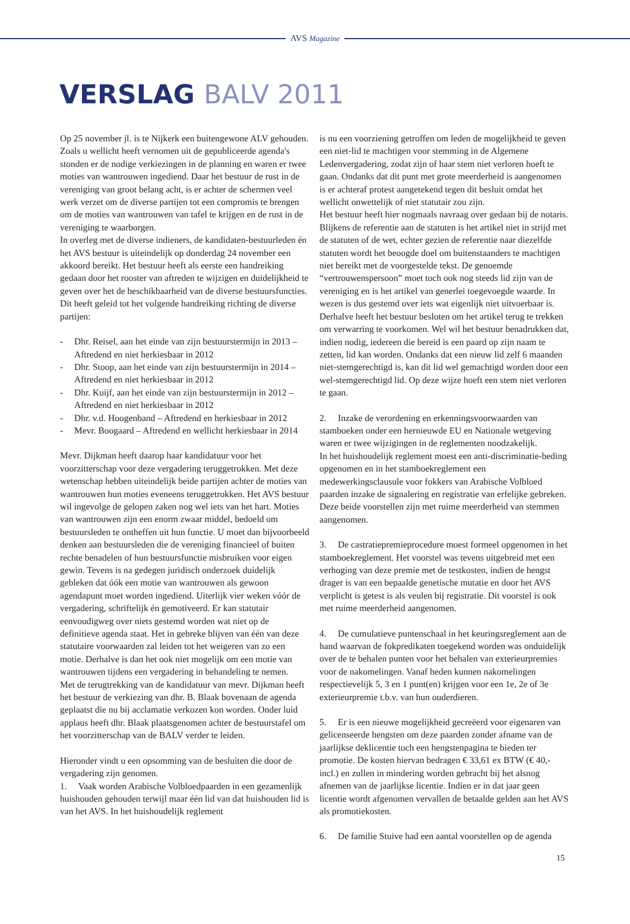AVS Magazine
VERSLAG BALV 2011
Op 25 november jl. is te Nijkerk een buitengewone ALV gehouden. Zoals u wellicht heeft vernomen uit de gepubliceerde agenda's stonden er de nodige verkiezingen in de planning en waren er twee moties van wantrouwen ingediend. Daar het bestuur de rust in de vereniging van groot belang acht, is er achter de schermen veel werk verzet om de diverse partijen tot een compromis te brengen om de moties van wantrouwen van tafel te krijgen en de rust in de vereniging te waarborgen.
In overleg met de diverse indieners, de kandidaten-bestuurleden én het AVS bestuur is uiteindelijk op donderdag 24 november een akkoord bereikt. Het bestuur heeft als eerste een handreiking gedaan door het rooster van aftreden te wijzigen en duidelijkheid te geven over het de beschikbaarheid van de diverse bestuursfuncties. Dit heeft geleid tot het volgende handreiking richting de diverse partijen:
- Dhr. Reisel, aan het einde van zijn bestuurstermijn in 2013 – Aftredend en niet herkiesbaar in 2012
- Dhr. Stoop, aan het einde van zijn bestuurstermijn in 2014 – Aftredend en niet herkiesbaar in 2012
- Dhr. Kuijf, aan het einde van zijn bestuurstermijn in 2012 – Aftredend en niet herkiesbaar in 2012
- Dhr. v.d. Hoogenband – Aftredend en herkiesbaar in 2012
- Mevr. Boogaard – Aftredend en wellicht herkiesbaar in 2014
Mevr. Dijkman heeft daarop haar kandidatuur voor het voorzitterschap voor deze vergadering teruggetrokken. Met deze wetenschap hebben uiteindelijk beide partijen achter de moties van wantrouwen hun moties eveneens teruggetrokken. Het AVS bestuur wil ingevolge de gelopen zaken nog wel iets van het hart. Moties van wantrouwen zijn een enorm zwaar middel, bedoeld om bestuursleden te ontheffen uit hun functie. U moet dan bijvoorbeeld denken aan bestuursleden die de vereniging financieel of buiten rechte benadelen of hun bestuursfunctie misbruiken voor eigen gewin. Tevens is na gedegen juridisch onderzoek duidelijk gebleken dat óók een motie van wantrouwen als gewoon agendapunt moet worden ingediend. Uiterlijk vier weken vóór de vergadering, schriftelijk én gemotiveerd. Er kan statutair eenvoudigweg over niets gestemd worden wat niet op de definitieve agenda staat. Het in gebreke blijven van één van deze statutaire voorwaarden zal leiden tot het weigeren van zo een motie. Derhalve is dan het ook niet mogelijk om een motie van wantrouwen tijdens een vergadering in behandeling te nemen.
Met de terugtrekking van de kandidatuur van mevr. Dijkman heeft het bestuur de verkiezing van dhr. B. Blaak bovenaan de agenda geplaatst die nu bij acclamatie verkozen kon worden. Onder luid applaus heeft dhr. Blaak plaatsgenomen achter de bestuurstafel om het voorzitterschap van de BALV verder te leiden.
Hieronder vindt u een opsomming van de besluiten die door de vergadering zijn genomen.
1. Vaak worden Arabische Volbloedpaarden in een gezamenlijk huishouden gehouden terwijl maar één lid van dat huishouden lid is van het AVS. In het huishoudelijk reglement
is nu een voorziening getroffen om leden de mogelijkheid te geven een niet-lid te machtigen voor stemming in de Algemene Ledenvergadering, zodat zijn of haar stem niet verloren hoeft te gaan. Ondanks dat dit punt met grote meerderheid is aangenomen is er achteraf protest aangetekend tegen dit besluit omdat het wellicht onwettelijk of niet statutair zou zijn.
Het bestuur heeft hier nogmaals navraag over gedaan bij de notaris. Blijkens de referentie aan de statuten is het artikel niet in strijd met de statuten of de wet, echter gezien de referentie naar diezelfde statuten wordt het beoogde doel om buitenstaanders te machtigen niet bereikt met de voorgestelde tekst. De genoemde “vertrouwenspersoon” moet toch ook nog steeds lid zijn van de vereniging en is het artikel van generlei toegevoegde waarde. In wezen is dus gestemd over iets wat eigenlijk niet uitvoerbaar is. Derhalve heeft het bestuur besloten om het artikel terug te trekken om verwarring te voorkomen. Wel wil het bestuur benadrukken dat, indien nodig, iedereen die bereid is een paard op zijn naam te zetten, lid kan worden. Ondanks dat een nieuw lid zelf 6 maanden niet-stemgerechtigd is, kan dit lid wel gemachtigd worden door een wel-stemgerechtigd lid. Op deze wijze hoeft een stem niet verloren te gaan.
2. Inzake de verordening en erkenningsvoorwaarden van stamboeken onder een hernieuwde EU en Nationale wetgeving waren er twee wijzigingen in de reglementen noodzakelijk.
In het huishoudelijk reglement moest een anti-discriminatie-beding opgenomen en in het stamboekreglement een medewerkingsclausule voor fokkers van Arabische Volbloed paarden inzake de signalering en registratie van erfelijke gebreken. Deze beide voorstellen zijn met ruime meerderheid van stemmen aangenomen.
3. De castratiepremieprocedure moest formeel opgenomen in het stamboekreglement. Het voorstel was tevens uitgebreid met een verhoging van deze premie met de testkosten, indien de hengst drager is van een bepaalde genetische mutatie en door het AVS verplicht is getest is als veulen bij registratie. Dit voorstel is ook met ruime meerderheid aangenomen.
4. De cumulatieve puntenschaal in het keuringsreglement aan de hand waarvan de fokpredikaten toegekend worden was onduidelijk over de te behalen punten voor het behalen van exterieurpremies voor de nakomelingen. Vanaf heden kunnen nakomelingen respectievelijk 5, 3 en 1 punt(en) krijgen voor een 1e, 2e of 3e exterieurpremie t.b.v. van hun ouderdieren.
5. Er is een nieuwe mogelijkheid gecreëerd voor eigenaren van gelicenseerde hengsten om deze paarden zonder afname van de jaarlijkse deklicentie toch een hengstenpagina te bieden ter promotie. De kosten hiervan bedragen € 33,61 ex BTW (€ 40,- incl.) en zullen in mindering worden gebracht bij het alsnog afnemen van de jaarlijkse licentie. Indien er in dat jaar geen licentie wordt afgenomen vervallen de betaalde gelden aan het AVS als promotiekosten.
6. De familie Stuive had een aantal voorstellen op de agenda
15